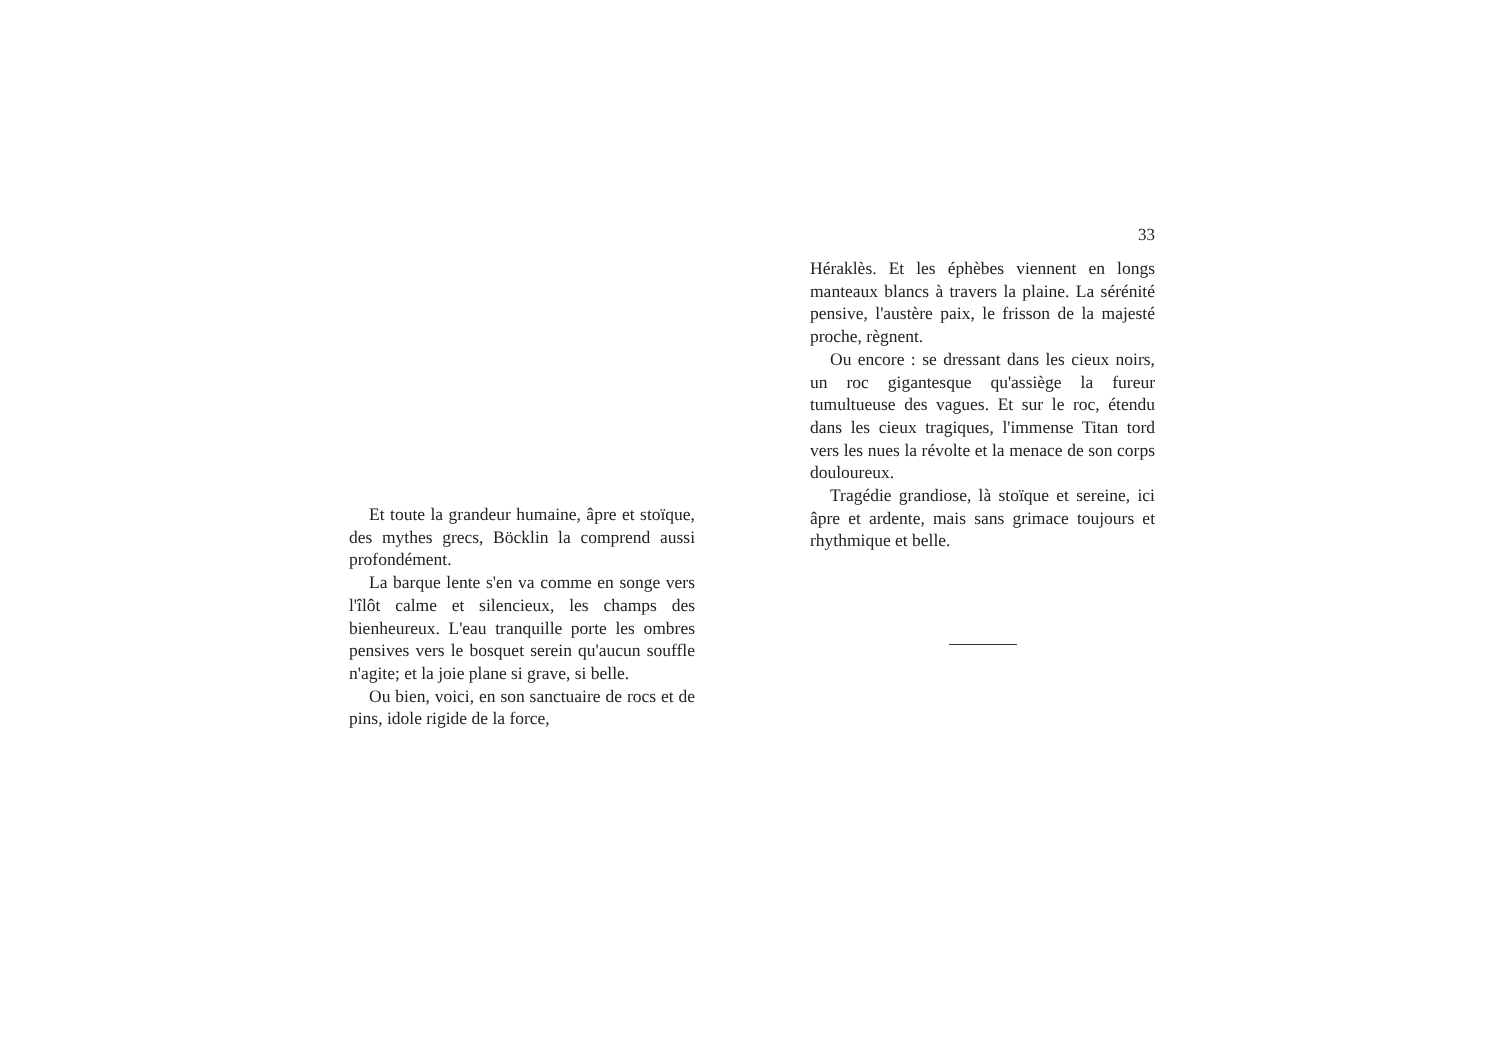Et toute la grandeur humaine, âpre et stoïque, des mythes grecs, Böcklin la comprend aussi profondément.
La barque lente s'en va comme en songe vers l'îlôt calme et silencieux, les champs des bienheureux. L'eau tranquille porte les ombres pensives vers le bosquet serein qu'aucun souffle n'agite; et la joie plane si grave, si belle.
Ou bien, voici, en son sanctuaire de rocs et de pins, idole rigide de la force,
33
Héraklès. Et les éphèbes viennent en longs manteaux blancs à travers la plaine. La sérénité pensive, l'austère paix, le frisson de la majesté proche, règnent.
Ou encore : se dressant dans les cieux noirs, un roc gigantesque qu'assiège la fureur tumultueuse des vagues. Et sur le roc, étendu dans les cieux tragiques, l'immense Titan tord vers les nues la révolte et la menace de son corps douloureux.
Tragédie grandiose, là stoïque et sereine, ici âpre et ardente, mais sans grimace toujours et rhythmique et belle.